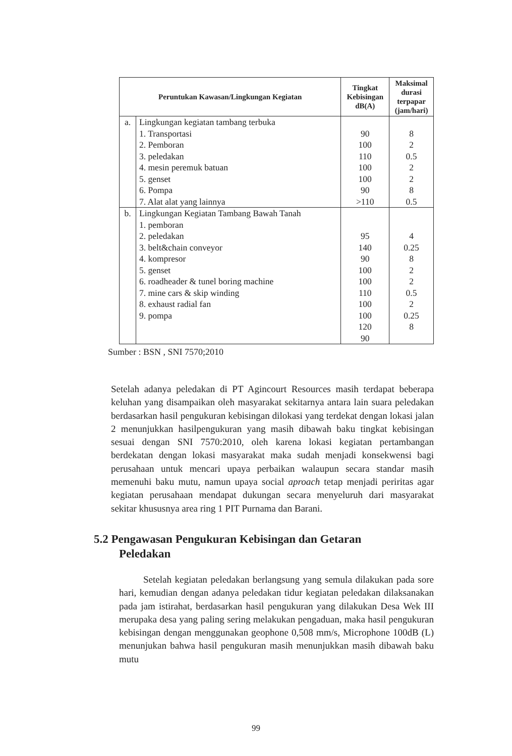| Peruntukan Kawasan/Lingkungan Kegiatan | | Tingkat Kebisingan dB(A) | Maksimal durasi terpapar (jam/hari) |
| --- | --- | --- | --- |
| a. | Lingkungan kegiatan tambang terbuka 1. Transportasi 2. Pemboran 3. peledakan 4. mesin peremuk batuan 5. genset 6. Pompa 7. Alat alat yang lainnya | 90 100 110 100 100 90 >110 | 8 2 0.5 2 2 8 0.5 |
| b. | Lingkungan Kegiatan Tambang Bawah Tanah 1. pemboran 2. peledakan 3. belt&chain conveyor 4. kompresor 5. genset 6. roadheader & tunel boring machine 7. mine cars & skip winding 8. exhaust radial fan 9. pompa | 95 140 90 100 100 110 100 100 120 90 | 4 0.25 8 2 2 0.5 2 0.25 8 |
Sumber : BSN , SNI 7570;2010
Setelah adanya peledakan di PT Agincourt Resources masih terdapat beberapa keluhan yang disampaikan oleh masyarakat sekitarnya antara lain suara peledakan berdasarkan hasil pengukuran kebisingan dilokasi yang terdekat dengan lokasi jalan 2 menunjukkan hasilpengukuran yang masih dibawah baku tingkat kebisingan sesuai dengan SNI 7570:2010, oleh karena lokasi kegiatan pertambangan berdekatan dengan lokasi masyarakat maka sudah menjadi konsekwensi bagi perusahaan untuk mencari upaya perbaikan walaupun secara standar masih memenuhi baku mutu, namun upaya social aproach tetap menjadi periritas agar kegiatan perusahaan mendapat dukungan secara menyeluruh dari masyarakat sekitar khususnya area ring 1 PIT Purnama dan Barani.
5.2 Pengawasan Pengukuran Kebisingan dan Getaran
Peledakan
Setelah kegiatan peledakan berlangsung yang semula dilakukan pada sore hari, kemudian dengan adanya peledakan tidur kegiatan peledakan dilaksanakan pada jam istirahat, berdasarkan hasil pengukuran yang dilakukan Desa Wek III merupaka desa yang paling sering melakukan pengaduan, maka hasil pengukuran kebisingan dengan menggunakan geophone 0,508 mm/s, Microphone 100dB (L) menunjukan bahwa hasil pengukuran masih menunjukkan masih dibawah baku mutu
99